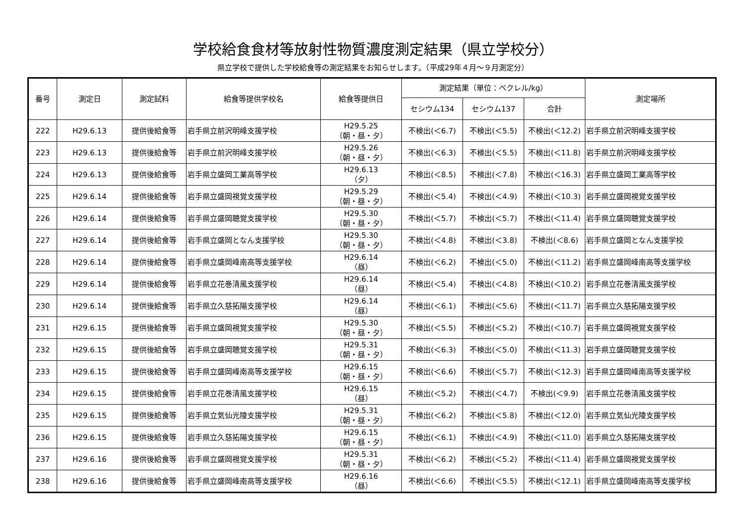学校給食食材等放射性物質濃度測定結果（県立学校分）
県立学校で提供した学校給食等の測定結果をお知らせします。（平成29年４月～９月測定分）
| 番号 | 測定日 | 測定試料 | 給食等提供学校名 | 給食等提供日 | 測定結果（単位：ベクレル/kg） | | | 測定場所 |
| --- | --- | --- | --- | --- | --- | --- | --- | --- |
| | | | | | セシウム134 | セシウム137 | 合計 | |
| 222 | H29.6.13 | 提供後給食等 | 岩手県立前沢明峰支援学校 | H29.5.25 （朝・昼・夕） | 不検出(＜6.7) | 不検出(＜5.5) | 不検出(＜12.2) | 岩手県立前沢明峰支援学校 |
| 223 | H29.6.13 | 提供後給食等 | 岩手県立前沢明峰支援学校 | H29.5.26 （朝・昼・夕） | 不検出(＜6.3) | 不検出(＜5.5) | 不検出(＜11.8) | 岩手県立前沢明峰支援学校 |
| 224 | H29.6.13 | 提供後給食等 | 岩手県立盛岡工業高等学校 | H29.6.13 （夕） | 不検出(＜8.5) | 不検出(＜7.8) | 不検出(＜16.3) | 岩手県立盛岡工業高等学校 |
| 225 | H29.6.14 | 提供後給食等 | 岩手県立盛岡視覚支援学校 | H29.5.29 （朝・昼・夕） | 不検出(＜5.4) | 不検出(＜4.9) | 不検出(＜10.3) | 岩手県立盛岡視覚支援学校 |
| 226 | H29.6.14 | 提供後給食等 | 岩手県立盛岡聴覚支援学校 | H29.5.30 （朝・昼・夕） | 不検出(＜5.7) | 不検出(＜5.7) | 不検出(＜11.4) | 岩手県立盛岡聴覚支援学校 |
| 227 | H29.6.14 | 提供後給食等 | 岩手県立盛岡となん支援学校 | H29.5.30 （朝・昼・夕） | 不検出(＜4.8) | 不検出(＜3.8) | 不検出(＜8.6) | 岩手県立盛岡となん支援学校 |
| 228 | H29.6.14 | 提供後給食等 | 岩手県立盛岡峰南高等支援学校 | H29.6.14 （昼） | 不検出(＜6.2) | 不検出(＜5.0) | 不検出(＜11.2) | 岩手県立盛岡峰南高等支援学校 |
| 229 | H29.6.14 | 提供後給食等 | 岩手県立花巻清風支援学校 | H29.6.14 （昼） | 不検出(＜5.4) | 不検出(＜4.8) | 不検出(＜10.2) | 岩手県立花巻清風支援学校 |
| 230 | H29.6.14 | 提供後給食等 | 岩手県立久慈拓陽支援学校 | H29.6.14 （昼） | 不検出(＜6.1) | 不検出(＜5.6) | 不検出(＜11.7) | 岩手県立久慈拓陽支援学校 |
| 231 | H29.6.15 | 提供後給食等 | 岩手県立盛岡視覚支援学校 | H29.5.30 （朝・昼・夕） | 不検出(＜5.5) | 不検出(＜5.2) | 不検出(＜10.7) | 岩手県立盛岡視覚支援学校 |
| 232 | H29.6.15 | 提供後給食等 | 岩手県立盛岡聴覚支援学校 | H29.5.31 （朝・昼・夕） | 不検出(＜6.3) | 不検出(＜5.0) | 不検出(＜11.3) | 岩手県立盛岡聴覚支援学校 |
| 233 | H29.6.15 | 提供後給食等 | 岩手県立盛岡峰南高等支援学校 | H29.6.15 （朝・昼・夕） | 不検出(＜6.6) | 不検出(＜5.7) | 不検出(＜12.3) | 岩手県立盛岡峰南高等支援学校 |
| 234 | H29.6.15 | 提供後給食等 | 岩手県立花巻清風支援学校 | H29.6.15 （昼） | 不検出(＜5.2) | 不検出(＜4.7) | 不検出(＜9.9) | 岩手県立花巻清風支援学校 |
| 235 | H29.6.15 | 提供後給食等 | 岩手県立気仙光陵支援学校 | H29.5.31 （朝・昼・夕） | 不検出(＜6.2) | 不検出(＜5.8) | 不検出(＜12.0) | 岩手県立気仙光陵支援学校 |
| 236 | H29.6.15 | 提供後給食等 | 岩手県立久慈拓陽支援学校 | H29.6.15 （朝・昼・夕） | 不検出(＜6.1) | 不検出(＜4.9) | 不検出(＜11.0) | 岩手県立久慈拓陽支援学校 |
| 237 | H29.6.16 | 提供後給食等 | 岩手県立盛岡視覚支援学校 | H29.5.31 （朝・昼・夕） | 不検出(＜6.2) | 不検出(＜5.2) | 不検出(＜11.4) | 岩手県立盛岡視覚支援学校 |
| 238 | H29.6.16 | 提供後給食等 | 岩手県立盛岡峰南高等支援学校 | H29.6.16 （昼） | 不検出(＜6.6) | 不検出(＜5.5) | 不検出(＜12.1) | 岩手県立盛岡峰南高等支援学校 |